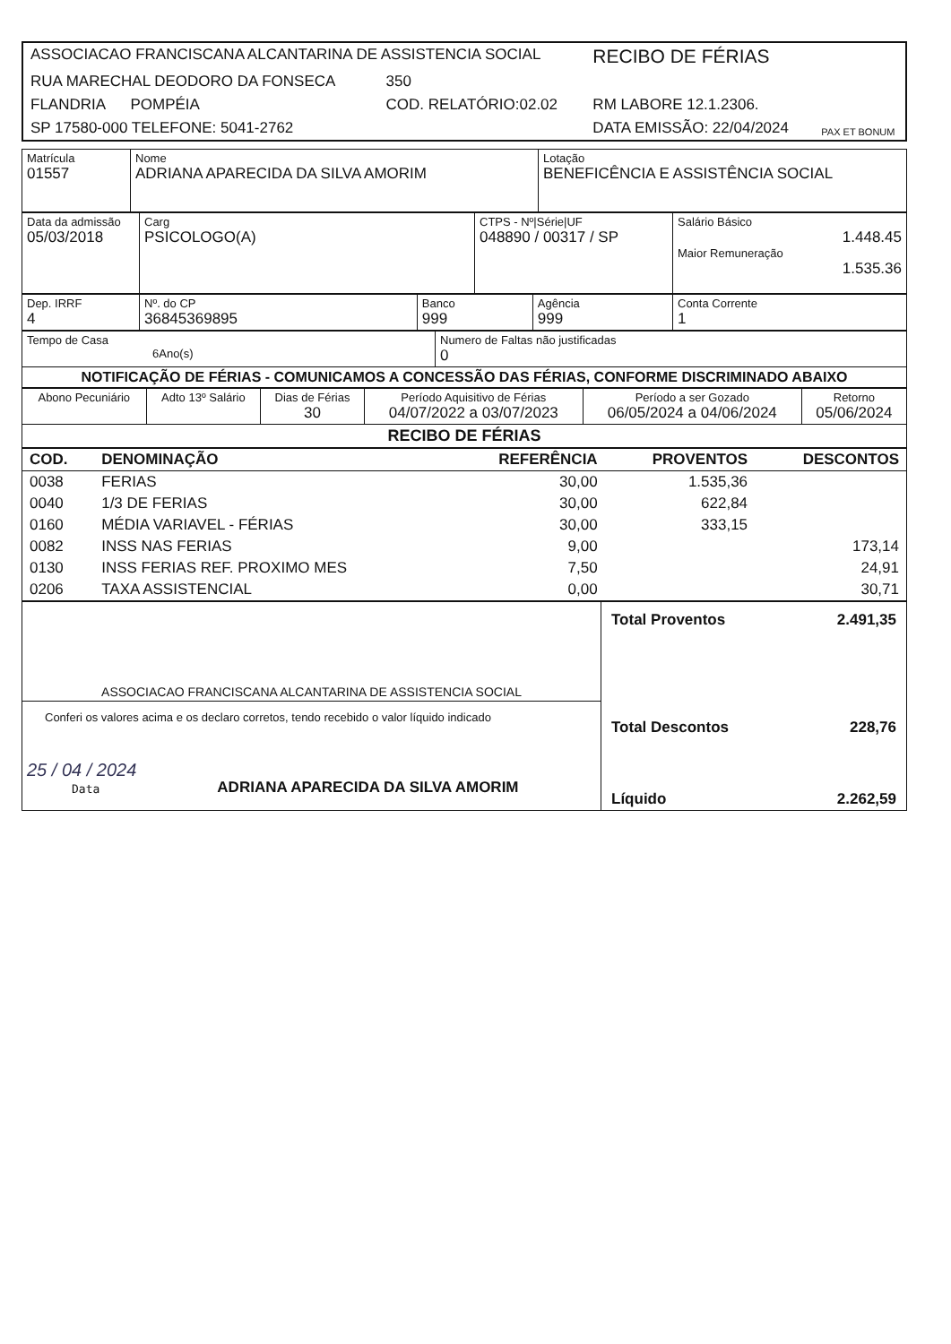| ASSOCIACAO FRANCISCANA ALCANTARINA DE ASSISTENCIA SOCIAL | | RECIBO DE FÉRIAS | PAX ET BONUM |
| RUA MARECHAL DEODORO DA FONSECA | 350 | | |
| FLANDRIA POMPÉIA | COD. RELATÓRIO:02.02 | RM LABORE 12.1.2306. | |
| SP 17580-000 TELEFONE: 5041-2762 | | DATA EMISSÃO: 22/04/2024 | |
| Matrícula 01557 | Nome ADRIANA APARECIDA DA SILVA AMORIM | Lotação BENEFICÊNCIA E ASSISTÊNCIA SOCIAL |
| Data da admissão 05/03/2018 | Carg PSICOLOGO(A) | CTPS - Nº/Série/UF 048890 / 00317 / SP | Salário Básico 1.448.45 Maior Remuneração 1.535.36 |
| Dep. IRRF 4 | Nº. do CP 36845369895 | Banco 999 | Agência 999 | Conta Corrente 1 |
| Tempo de Casa 6Ano(s) | Numero de Faltas não justificadas 0 |
| NOTIFICAÇÃO DE FÉRIAS - COMUNICAMOS A CONCESSÃO DAS FÉRIAS, CONFORME DISCRIMINADO ABAIXO | |
| Abono Pecuniário | Adto 13º Salário | Dias de Férias 30 | Período Aquisitivo de Férias 04/07/2022 a 03/07/2023 | Período a ser Gozado 06/05/2024 a 04/06/2024 | Retorno 05/06/2024 |
| RECIBO DE FÉRIAS | | | | | |
| COD. | DENOMINAÇÃO | REFERÊNCIA | PROVENTOS | DESCONTOS |
| 0038 | FERIAS | 30,00 | 1.535,36 | |
| 0040 | 1/3 DE FERIAS | 30,00 | 622,84 | |
| 0160 | MÉDIA VARIAVEL - FÉRIAS | 30,00 | 333,15 | |
| 0082 | INSS NAS FERIAS | 9,00 | | 173,14 |
| 0130 | INSS FERIAS REF. PROXIMO MES | 7,50 | | 24,91 |
| 0206 | TAXA ASSISTENCIAL | 0,00 | | 30,71 |
| ASSOCIACAO FRANCISCANA ALCANTARINA DE ASSISTENCIA SOCIAL | Total Proventos 2.491,35 Total Descontos 228,76 Líquido 2.262,59 |
| Conferi os valores acima e os declaro corretos, tendo recebido o valor líquido indicado 25 / 04 / 2024 Data ADRIANA APARECIDA DA SILVA AMORIM | |